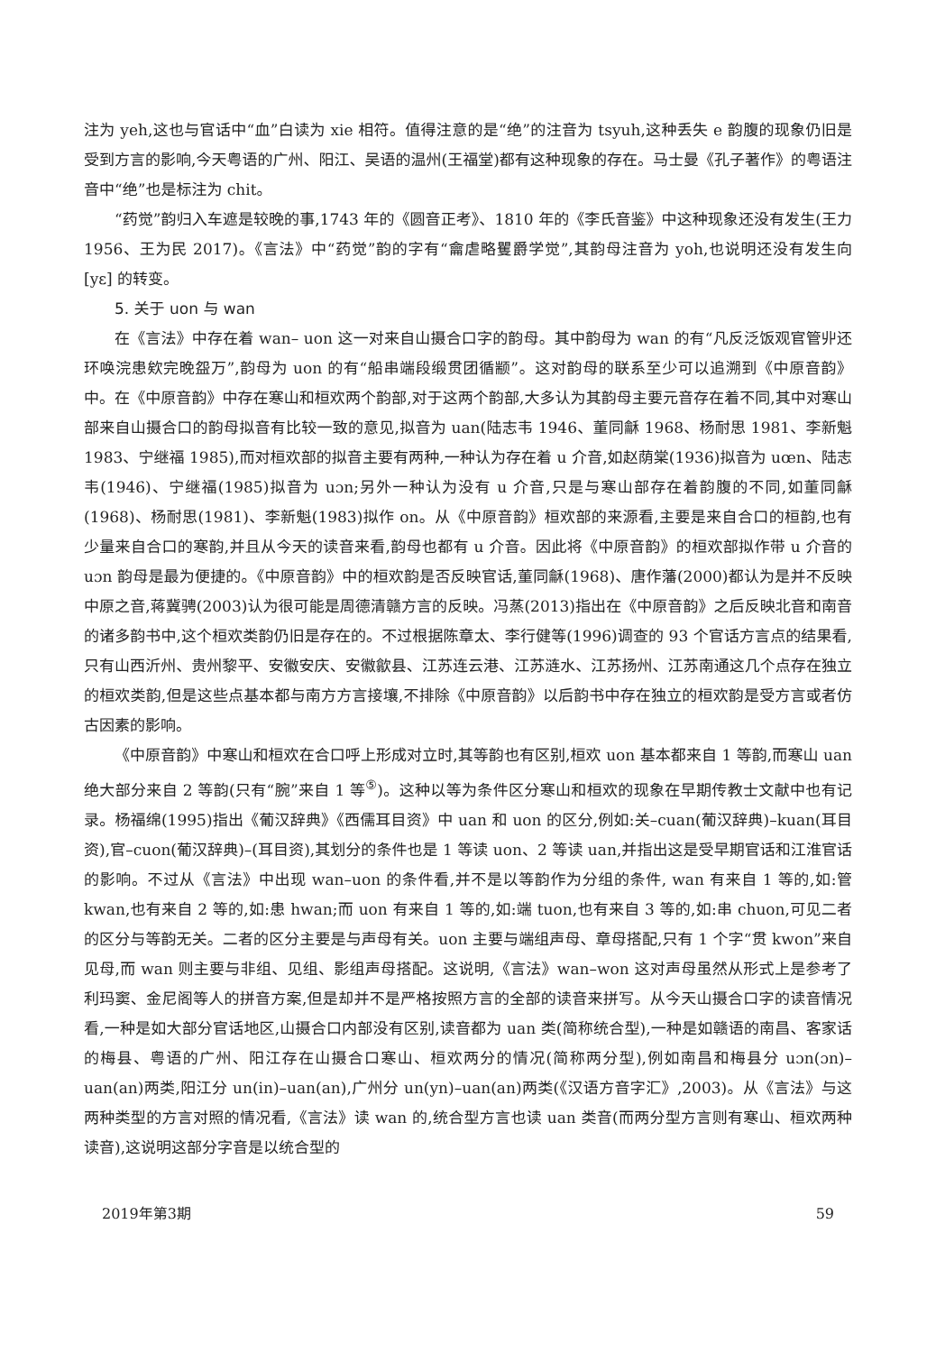注为 yeh,这也与官话中“血”白读为 xie 相符。值得注意的是“绝”的注音为 tsyuh,这种丢失 e 韵腹的现象仍旧是受到方言的影响,今天粤语的广州、阳江、吴语的温州(王福堂)都有这种现象的存在。马士曼《孔子著作》的粤语注音中“绝”也是标注为 chit。
“药觉”韵归入车遮是较晚的事,1743 年的《圆音正考》、1810 年的《李氏音鉴》中这种现象还没有发生(王力 1956、王为民 2017)。《言法》中“药觉”韵的字有“龠虐略矍爵学觉”,其韵母注音为 yoh,也说明还没有发生向 [yɛ] 的转变。
5. 关于 uon 与 wan
在《言法》中存在着 wan– uon 这一对来自山摄合口字的韵母。其中韵母为 wan 的有“凡反泛饭观官管丱还环唤浣患欸完晚盌万”,韵母为 uon 的有“船串端段缎贯团循颛”。这对韵母的联系至少可以追溯到《中原音韵》中。在《中原音韵》中存在寒山和桓欢两个韵部,对于这两个韵部,大多认为其韵母主要元音存在着不同,其中对寒山部来自山摄合口的韵母拟音有比较一致的意见,拟音为 uan(陆志韦 1946、董同龢 1968、杨耐思 1981、李新魁 1983、宁继福 1985),而对桓欢部的拟音主要有两种,一种认为存在着 u 介音,如赵荫棠(1936)拟音为 uœn、陆志韦(1946)、宁继福(1985)拟音为 uɔn;另外一种认为没有 u 介音,只是与寒山部存在着韵腹的不同,如董同龢(1968)、杨耐思(1981)、李新魁(1983)拟作 on。从《中原音韵》桓欢部的来源看,主要是来自合口的桓韵,也有少量来自合口的寒韵,并且从今天的读音来看,韵母也都有 u 介音。因此将《中原音韵》的桓欢部拟作带 u 介音的 uɔn 韵母是最为便捷的。《中原音韵》中的桓欢韵是否反映官话,董同龢(1968)、唐作藩(2000)都认为是并不反映中原之音,蒋冀骋(2003)认为很可能是周德清赣方言的反映。冯蒸(2013)指出在《中原音韵》之后反映北音和南音的诸多韵书中,这个桓欢类韵仍旧是存在的。不过根据陈章太、李行健等(1996)调查的 93 个官话方言点的结果看,只有山西沂州、贵州黎平、安徽安庆、安徽歙县、江苏连云港、江苏涟水、江苏扬州、江苏南通这几个点存在独立的桓欢类韵,但是这些点基本都与南方方言接壤,不排除《中原音韵》以后韵书中存在独立的桓欢韵是受方言或者仿古因素的影响。
《中原音韵》中寒山和桓欢在合口呼上形成对立时,其等韵也有区别,桓欢 uon 基本都来自 1 等韵,而寒山 uan 绝大部分来自 2 等韵(只有“腕”来自 1 等<sup>⑤</sup>)。这种以等为条件区分寒山和桓欢的现象在早期传教士文献中也有记录。杨福绵(1995)指出《葡汉辞典》《西儒耳目资》中 uan 和 uon 的区分,例如:关–cuan(葡汉辞典)–kuan(耳目资),官–cuon(葡汉辞典)–(耳目资),其划分的条件也是 1 等读 uon、2 等读 uan,并指出这是受早期官话和江淮官话的影响。不过从《言法》中出现 wan–uon 的条件看,并不是以等韵作为分组的条件, wan 有来自 1 等的,如:管 kwan,也有来自 2 等的,如:患 hwan;而 uon 有来自 1 等的,如:端 tuon,也有来自 3 等的,如:串 chuon,可见二者的区分与等韵无关。二者的区分主要是与声母有关。uon 主要与端组声母、章母搭配,只有 1 个字“贯 kwon”来自见母,而 wan 则主要与非组、见组、影组声母搭配。这说明,《言法》wan–won 这对声母虽然从形式上是参考了利玛窦、金尼阁等人的拼音方案,但是却并不是严格按照方言的全部的读音来拼写。从今天山摄合口字的读音情况看,一种是如大部分官话地区,山摄合口内部没有区别,读音都为 uan 类(简称统合型),一种是如赣语的南昌、客家话的梅县、粤语的广州、阳江存在山摄合口寒山、桓欢两分的情况(简称两分型),例如南昌和梅县分 uɔn(ɔn)–uan(an)两类,阳江分 un(in)–uan(an),广州分 un(yn)–uan(an)两类(《汉语方音字汇》,2003)。从《言法》与这两种类型的方言对照的情况看,《言法》读 wan 的,统合型方言也读 uan 类音(而两分型方言则有寒山、桓欢两种读音),这说明这部分字音是以统合型的
2019年第3期 59